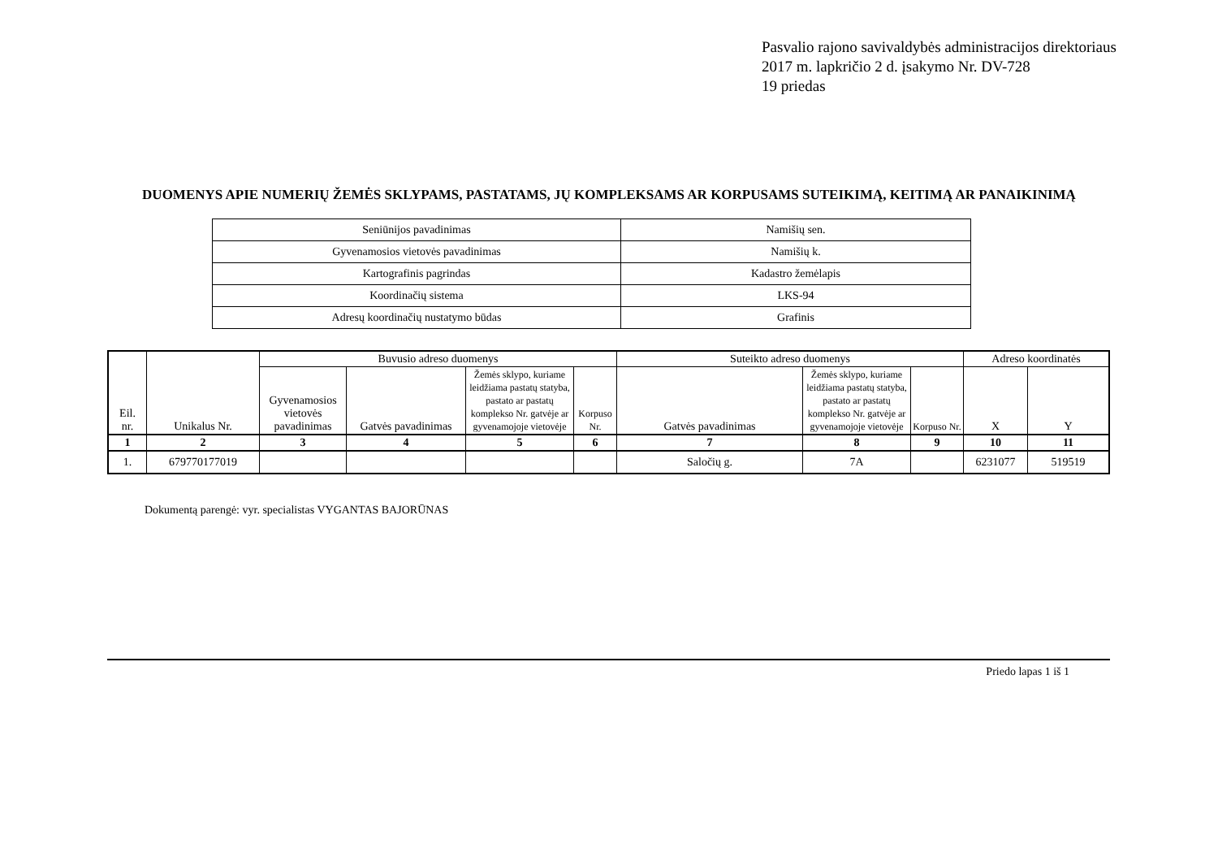Pasvalio rajono savivaldybės administracijos direktoriaus
2017 m. lapkričio 2 d. įsakymo Nr. DV-728
19 priedas
DUOMENYS APIE NUMERIŲ ŽEMĖS SKLYPAMS, PASTATAMS, JŲ KOMPLEKSAMS AR KORPUSAMS SUTEIKIMĄ, KEITIMĄ AR PANAIKINIMĄ
| Seniūnijos pavadinimas | Namišių sen. |
| Gyvenamosios vietovės pavadinimas | Namišių k. |
| Kartografinis pagrindas | Kadastro žemėlapis |
| Koordinačių sistema | LKS-94 |
| Adresų koordinačių nustatymo būdas | Grafinis |
| Eil. nr. | Unikalus Nr. | Buvusio adreso duomenys | | | | Suteikto adreso duomenys | | | Adreso koordinatės | |
| --- | --- | --- | --- | --- | --- | --- | --- | --- | --- | --- |
| | | Gyvenamosios vietovės pavadinimas | Gatvės pavadinimas | Žemės sklypo, kuriame leidžiama pastatų statyba, pastato ar pastatų komplekso Nr. gatvėje ar gyvenamojoje vietovėje | Korpuso Nr. | Gatvės pavadinimas | Žemės sklypo, kuriame leidžiama pastatų statyba, pastato ar pastatų komplekso Nr. gatvėje ar gyvenamojoje vietovėje | Korpuso Nr. | X | Y |
| 1 | 2 | 3 | 4 | 5 | 6 | 7 | 8 | 9 | 10 | 11 |
| 1. | 679770177019 | | | | | Saločių g. | 7A | | 6231077 | 519519 |
Dokumentą parengė: vyr. specialistas VYGANTAS BAJORŪNAS
Priedo lapas 1 iš 1